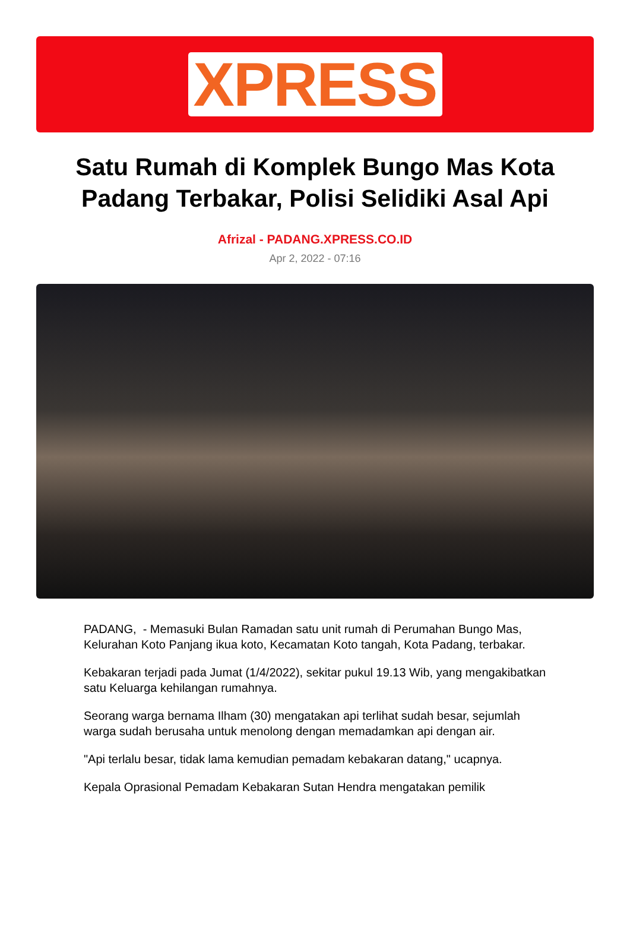XPRESS
Satu Rumah di Komplek Bungo Mas Kota Padang Terbakar, Polisi Selidiki Asal Api
Afrizal - PADANG.XPRESS.CO.ID
Apr 2, 2022 - 07:16
PADANG, - Memasuki Bulan Ramadan satu unit rumah di Perumahan Bungo Mas, Kelurahan Koto Panjang ikua koto, Kecamatan Koto tangah, Kota Padang, terbakar.
Kebakaran terjadi pada Jumat (1/4/2022), sekitar pukul 19.13 Wib, yang mengakibatkan satu Keluarga kehilangan rumahnya.
Seorang warga bernama Ilham (30) mengatakan api terlihat sudah besar, sejumlah warga sudah berusaha untuk menolong dengan memadamkan api dengan air.
"Api terlalu besar, tidak lama kemudian pemadam kebakaran datang," ucapnya.
Kepala Oprasional Pemadam Kebakaran Sutan Hendra mengatakan pemilik